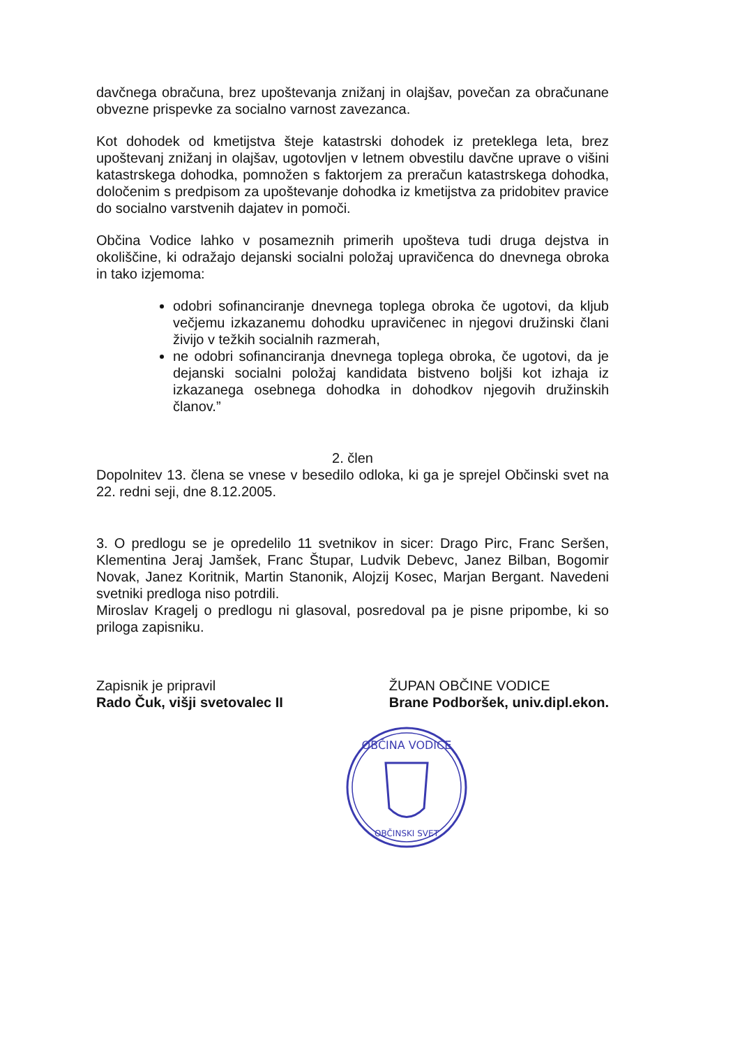davčnega obračuna, brez upoštevanja znižanj in olajšav, povečan za obračunane obvezne prispevke za socialno varnost zavezanca.
Kot dohodek od kmetijstva šteje katastrski dohodek iz preteklega leta, brez upoštevanj znižanj in olajšav, ugotovljen v letnem obvestilu davčne uprave o višini katastrskega dohodka, pomnožen s faktorjem za preračun katastrskega dohodka, določenim s predpisom za upoštevanje dohodka iz kmetijstva za pridobitev pravice do socialno varstvenih dajatev in pomoči.
Občina Vodice lahko v posameznih primerih upošteva tudi druga dejstva in okoliščine, ki odražajo dejanski socialni položaj upravičenca do dnevnega obroka in tako izjemoma:
odobri sofinanciranje dnevnega toplega obroka če ugotovi, da kljub večjemu izkazanemu dohodku upravičenec in njegovi družinski člani živijo v težkih socialnih razmerah,
ne odobri sofinanciranja dnevnega toplega obroka, če ugotovi, da je dejanski socialni položaj kandidata bistveno boljši kot izhaja iz izkazanega osebnega dohodka in dohodkov njegovih družinskih članov.”
2. člen
Dopolnitev 13. člena se vnese v besedilo odloka, ki ga je sprejel Občinski svet na 22. redni seji, dne 8.12.2005.
3. O predlogu se je opredelilo 11 svetnikov in sicer: Drago Pirc, Franc Seršen, Klementina Jeraj Jamšek, Franc Štupar, Ludvik Debevc, Janez Bilban, Bogomir Novak, Janez Koritnik, Martin Stanonik, Alojzij Kosec, Marjan Bergant. Navedeni svetniki predloga niso potrdili.
Miroslav Kragelj o predlogu ni glasoval, posredoval pa je pisne pripombe, ki so priloga zapisniku.
Zapisnik je pripravil
Rado Čuk, višji svetovalec II
ŽUPAN OBČINE VODICE
Brane Podboršek, univ.dipl.ekon.
OBČINA VODICE
OBČINSKI SVET